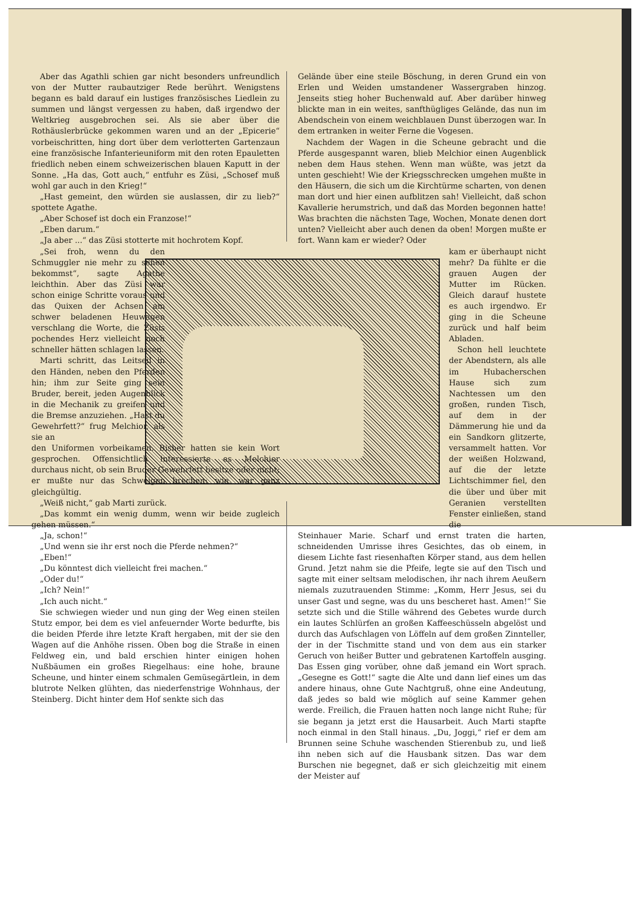Aber das Agathli schien gar nicht besonders unfreundlich von der Mutter raubautziger Rede berührt. Wenigstens begann es bald darauf ein lustiges französisches Liedlein zu summen und längst vergessen zu haben, daß irgendwo der Weltkrieg ausgebrochen sei. Als sie aber über die Rothäuslerbrücke gekommen waren und an der „Epicerie“ vorbeischritten, hing dort über dem verlotterten Gartenzaun eine französische Infanterieuniform mit den roten Epauletten friedlich neben einem schweizerischen blauen Kaputt in der Sonne. „Ha das, Gott auch,“ entfuhr es Züsi, „Schosef muß wohl gar auch in den Krieg!“
„Hast gemeint, den würden sie auslassen, dir zu lieb?“ spottete Agathe.
„Aber Schosef ist doch ein Franzose!“
„Eben darum.“
„Ja aber ...“ das Züsi stotterte mit hochrotem Kopf.
„Sei froh, wenn du den Schmuggler nie mehr zu sehen bekommst“, sagte Agathe leichthin. Aber das Züsi war schon einige Schritte voraus und das Quixen der Achsen am schwer beladenen Heuwagen verschlang die Worte, die Züsis pochendes Herz vielleicht noch schneller hätten schlagen lassen.
Marti schritt, das Leitseil in den Händen, neben den Pferden hin; ihm zur Seite ging sein Bruder, bereit, jeden Augenblick in die Mechanik zu greifen und die Bremse anzuziehen. „Hast du Gewehrfett?“ frug Melchior, als sie an
den Uniformen vorbeikamen. Bisher hatten sie kein Wort gesprochen. Offensichtlich interessierte es Melchior durchaus nicht, ob sein Bruder Gewehrfett besitze oder nicht; er mußte nur das Schweigen brechen; wie, war ganz gleichgültig.
„Weiß nicht,“ gab Marti zurück.
„Das kommt ein wenig dumm, wenn wir beide zugleich gehen müssen.“
„Ja, schon!“
„Und wenn sie ihr erst noch die Pferde nehmen?“
„Eben!“
„Du könntest dich vielleicht frei machen.“
„Oder du!“
„Ich? Nein!“
„Ich auch nicht.“
Sie schwiegen wieder und nun ging der Weg einen steilen Stutz empor, bei dem es viel anfeuernder Worte bedurfte, bis die beiden Pferde ihre letzte Kraft hergaben, mit der sie den Wagen auf die Anhöhe rissen. Oben bog die Straße in einen Feldweg ein, und bald erschien hinter einigen hohen Nußbäumen ein großes Riegelhaus: eine hohe, braune Scheune, und hinter einem schmalen Gemüsegärtlein, in dem blutrote Nelken glühten, das niederfenstrige Wohnhaus, der Steinberg. Dicht hinter dem Hof senkte sich das
Gelände über eine steile Böschung, in deren Grund ein von Erlen und Weiden umstandener Wassergraben hinzog. Jenseits stieg hoher Buchenwald auf. Aber darüber hinweg blickte man in ein weites, sanfthügliges Gelände, das nun im Abendschein von einem weichblauen Dunst überzogen war. In dem ertranken in weiter Ferne die Vogesen.
Nachdem der Wagen in die Scheune gebracht und die Pferde ausgespannt waren, blieb Melchior einen Augenblick neben dem Haus stehen. Wenn man wüßte, was jetzt da unten geschieht! Wie der Kriegsschrecken umgehen mußte in den Häusern, die sich um die Kirchtürme scharten, von denen man dort und hier einen aufblitzen sah! Vielleicht, daß schon Kavallerie herumstrich, und daß das Morden begonnen hatte! Was brachten die nächsten Tage, Wochen, Monate denen dort unten? Vielleicht aber auch denen da oben! Morgen mußte er fort. Wann kam er wieder? Oder
kam er überhaupt nicht mehr? Da fühlte er die grauen Augen der Mutter im Rücken. Gleich darauf hustete es auch irgendwo. Er ging in die Scheune zurück und half beim Abladen.
Schon hell leuchtete der Abendstern, als alle im Hubacherschen Hause sich zum Nachtessen um den großen, runden Tisch, auf dem in der Dämmerung hie und da ein Sandkorn glitzerte, versammelt hatten. Vor der weißen Holzwand, auf die der letzte Lichtschimmer fiel, den die über und über mit Geranien verstellten Fenster einließen, stand die
Steinhauer Marie. Scharf und ernst traten die harten, schneidenden Umrisse ihres Gesichtes, das ob einem, in diesem Lichte fast riesenhaften Körper stand, aus dem hellen Grund. Jetzt nahm sie die Pfeife, legte sie auf den Tisch und sagte mit einer seltsam melodischen, ihr nach ihrem Aeußern niemals zuzutrauenden Stimme: „Komm, Herr Jesus, sei du unser Gast und segne, was du uns bescheret hast. Amen!“ Sie setzte sich und die Stille während des Gebetes wurde durch ein lautes Schlürfen an großen Kaffeeschüsseln abgelöst und durch das Aufschlagen von Löffeln auf dem großen Zinnteller, der in der Tischmitte stand und von dem aus ein starker Geruch von heißer Butter und gebratenen Kartoffeln ausging. Das Essen ging vorüber, ohne daß jemand ein Wort sprach. „Gesegne es Gott!“ sagte die Alte und dann lief eines um das andere hinaus, ohne Gute Nachtgruß, ohne eine Andeutung, daß jedes so bald wie möglich auf seine Kammer gehen werde. Freilich, die Frauen hatten noch lange nicht Ruhe; für sie begann ja jetzt erst die Hausarbeit. Auch Marti stapfte noch einmal in den Stall hinaus. „Du, Joggi,“ rief er dem am Brunnen seine Schuhe waschenden Stierenbub zu, und ließ ihn neben sich auf die Hausbank sitzen. Das war dem Burschen nie begegnet, daß er sich gleichzeitig mit einem der Meister auf